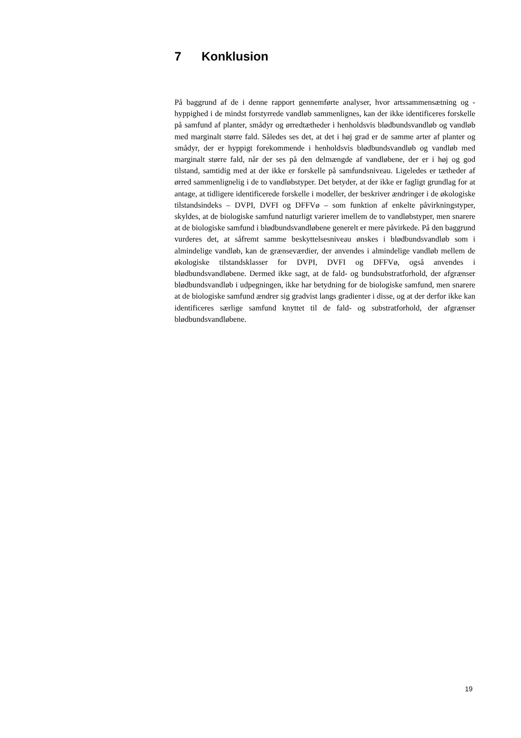7 Konklusion
På baggrund af de i denne rapport gennemførte analyser, hvor artssammensætning og -hyppighed i de mindst forstyrrede vandløb sammenlignes, kan der ikke identificeres forskelle på samfund af planter, smådyr og ørredtætheder i henholdsvis blødbundsvandløb og vandløb med marginalt større fald. Således ses det, at det i høj grad er de samme arter af planter og smådyr, der er hyppigt forekommende i henholdsvis blødbundsvandløb og vandløb med marginalt større fald, når der ses på den delmængde af vandløbene, der er i høj og god tilstand, samtidig med at der ikke er forskelle på samfundsniveau. Ligeledes er tætheder af ørred sammenlignelig i de to vandløbstyper. Det betyder, at der ikke er fagligt grundlag for at antage, at tidligere identificerede forskelle i modeller, der beskriver ændringer i de økologiske tilstandsindeks – DVPI, DVFI og DFFVø – som funktion af enkelte påvirkningstyper, skyldes, at de biologiske samfund naturligt varierer imellem de to vandløbstyper, men snarere at de biologiske samfund i blødbundsvandløbene generelt er mere påvirkede. På den baggrund vurderes det, at såfremt samme beskyttelsesniveau ønskes i blødbundsvandløb som i almindelige vandløb, kan de grænseværdier, der anvendes i almindelige vandløb mellem de økologiske tilstandsklasser for DVPI, DVFI og DFFVø, også anvendes i blødbundsvandløbene. Dermed ikke sagt, at de fald- og bundsubstratforhold, der afgrænser blødbundsvandløb i udpegningen, ikke har betydning for de biologiske samfund, men snarere at de biologiske samfund ændrer sig gradvist langs gradienter i disse, og at der derfor ikke kan identificeres særlige samfund knyttet til de fald- og substratforhold, der afgrænser blødbundsvandløbene.
19